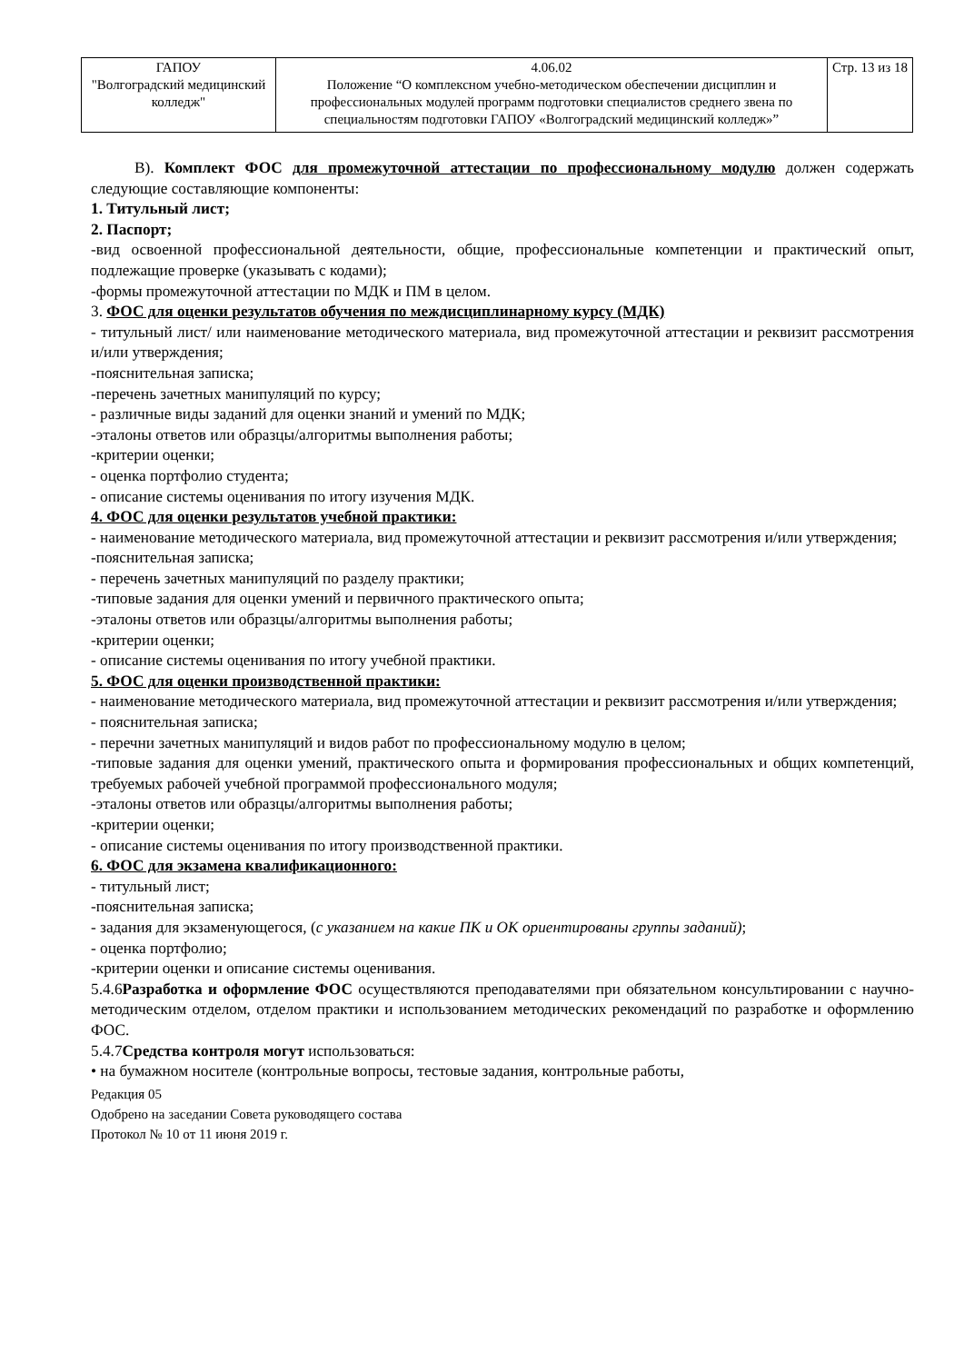| ГАПОУ "Волгоградский медицинский колледж" | 4.06.02 Положение “О комплексном учебно-методическом обеспечении дисциплин и профессиональных модулей программ подготовки специалистов среднего звена по специальностям подготовки ГАПОУ «Волгоградский медицинский колледж»” | Стр. 13 из 18 |
В). Комплект ФОС для промежуточной аттестации по профессиональному модулю должен содержать следующие составляющие компоненты:
1. Титульный лист;
2. Паспорт;
-вид освоенной профессиональной деятельности, общие, профессиональные компетенции и практический опыт, подлежащие проверке (указывать с кодами);
-формы промежуточной аттестации по МДК и ПМ в целом.
3. ФОС для оценки результатов обучения по междисциплинарному курсу (МДК)
- титульный лист/ или наименование методического материала, вид промежуточной аттестации и реквизит рассмотрения и/или утверждения;
-пояснительная записка;
-перечень зачетных манипуляций по курсу;
- различные виды заданий для оценки знаний и умений по МДК;
-эталоны ответов или образцы/алгоритмы выполнения работы;
-критерии оценки;
- оценка портфолио студента;
- описание системы оценивания по итогу изучения МДК.
4. ФОС для оценки результатов учебной практики:
- наименование методического материала, вид промежуточной аттестации и реквизит рассмотрения и/или утверждения;
-пояснительная записка;
- перечень зачетных манипуляций по разделу практики;
-типовые задания для оценки умений и первичного практического опыта;
-эталоны ответов или образцы/алгоритмы выполнения работы;
-критерии оценки;
- описание системы оценивания по итогу учебной практики.
5. ФОС для оценки производственной практики:
- наименование методического материала, вид промежуточной аттестации и реквизит рассмотрения и/или утверждения;
- пояснительная записка;
- перечни зачетных манипуляций и видов работ по профессиональному модулю в целом;
-типовые задания для оценки умений, практического опыта и формирования профессиональных и общих компетенций, требуемых рабочей учебной программой профессионального модуля;
-эталоны ответов или образцы/алгоритмы выполнения работы;
-критерии оценки;
- описание системы оценивания по итогу производственной практики.
6. ФОС для экзамена квалификационного:
- титульный лист;
-пояснительная записка;
- задания для экзаменующегося, (с указанием на какие ПК и ОК ориентированы группы заданий);
- оценка портфолио;
-критерии оценки и описание системы оценивания.
5.4.6Разработка и оформление ФОС осуществляются преподавателями при обязательном консультировании с научно-методическим отделом, отделом практики и использованием методических рекомендаций по разработке и оформлению ФОС.
5.4.7Средства контроля могут использоваться:
• на бумажном носителе (контрольные вопросы, тестовые задания, контрольные работы,
Редакция 05
Одобрено на заседании Совета руководящего состава
Протокол № 10 от 11 июня 2019 г.